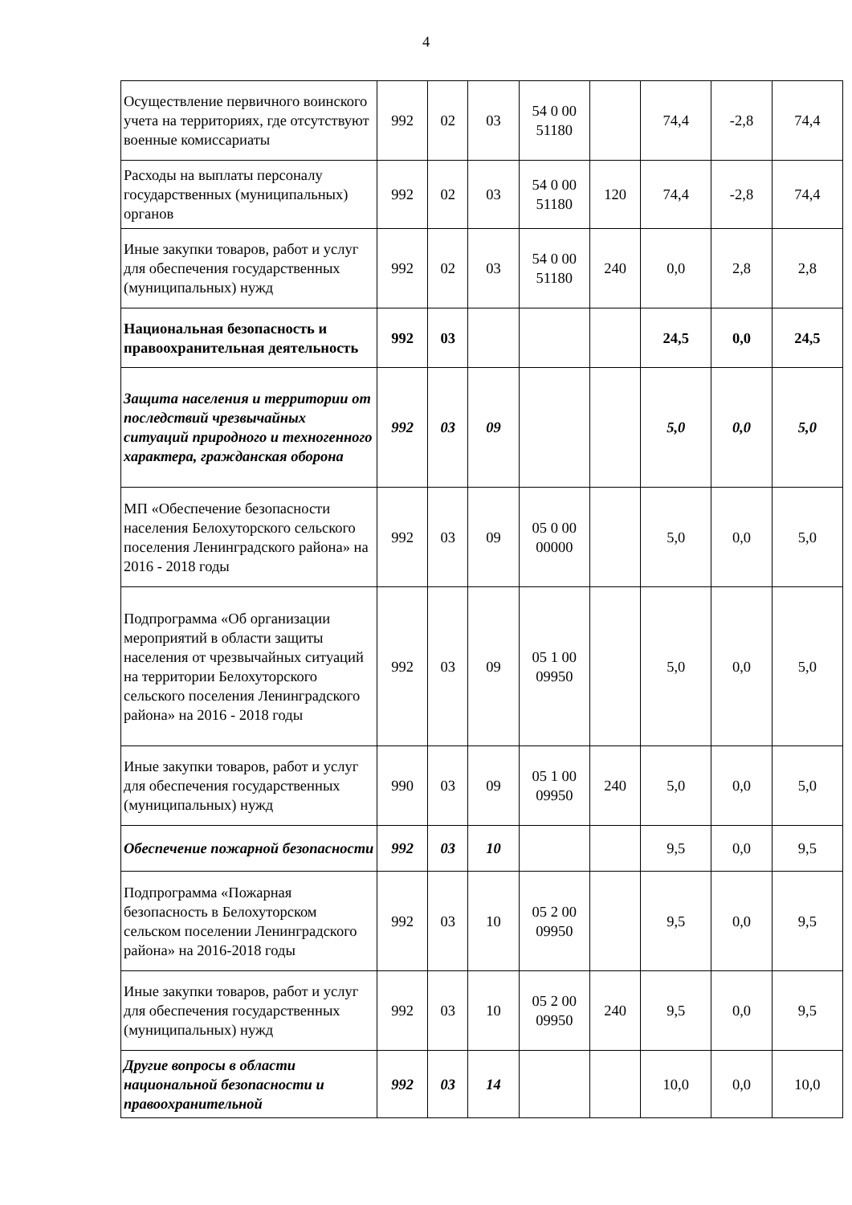4
| Осуществление первичного воинского учета на территориях, где отсутствуют военные комиссариаты | 992 | 02 | 03 | 54 0 00 51180 | | 74,4 | -2,8 | 74,4 |
| Расходы на выплаты персоналу государственных (муниципальных) органов | 992 | 02 | 03 | 54 0 00 51180 | 120 | 74,4 | -2,8 | 74,4 |
| Иные закупки товаров, работ и услуг для обеспечения государственных (муниципальных) нужд | 992 | 02 | 03 | 54 0 00 51180 | 240 | 0,0 | 2,8 | 2,8 |
| Национальная безопасность и правоохранительная деятельность | 992 | 03 | | | | 24,5 | 0,0 | 24,5 |
| Защита населения и территории от последствий чрезвычайных ситуаций природного и техногенного характера, гражданская оборона | 992 | 03 | 09 | | | 5,0 | 0,0 | 5,0 |
| МП «Обеспечение безопасности населения Белохуторского сельского поселения Ленинградского района» на 2016 - 2018 годы | 992 | 03 | 09 | 05 0 00 00000 | | 5,0 | 0,0 | 5,0 |
| Подпрограмма «Об организации мероприятий в области защиты населения от чрезвычайных ситуаций на территории Белохуторского сельского поселения Ленинградского района» на 2016 - 2018 годы | 992 | 03 | 09 | 05 1 00 09950 | | 5,0 | 0,0 | 5,0 |
| Иные закупки товаров, работ и услуг для обеспечения государственных (муниципальных) нужд | 990 | 03 | 09 | 05 1 00 09950 | 240 | 5,0 | 0,0 | 5,0 |
| Обеспечение пожарной безопасности | 992 | 03 | 10 | | | 9,5 | 0,0 | 9,5 |
| Подпрограмма «Пожарная безопасность в Белохуторском сельском поселении Ленинградского района» на 2016-2018 годы | 992 | 03 | 10 | 05 2 00 09950 | | 9,5 | 0,0 | 9,5 |
| Иные закупки товаров, работ и услуг для обеспечения государственных (муниципальных) нужд | 992 | 03 | 10 | 05 2 00 09950 | 240 | 9,5 | 0,0 | 9,5 |
| Другие вопросы в области национальной безопасности и правоохранительной | 992 | 03 | 14 | | | 10,0 | 0,0 | 10,0 |